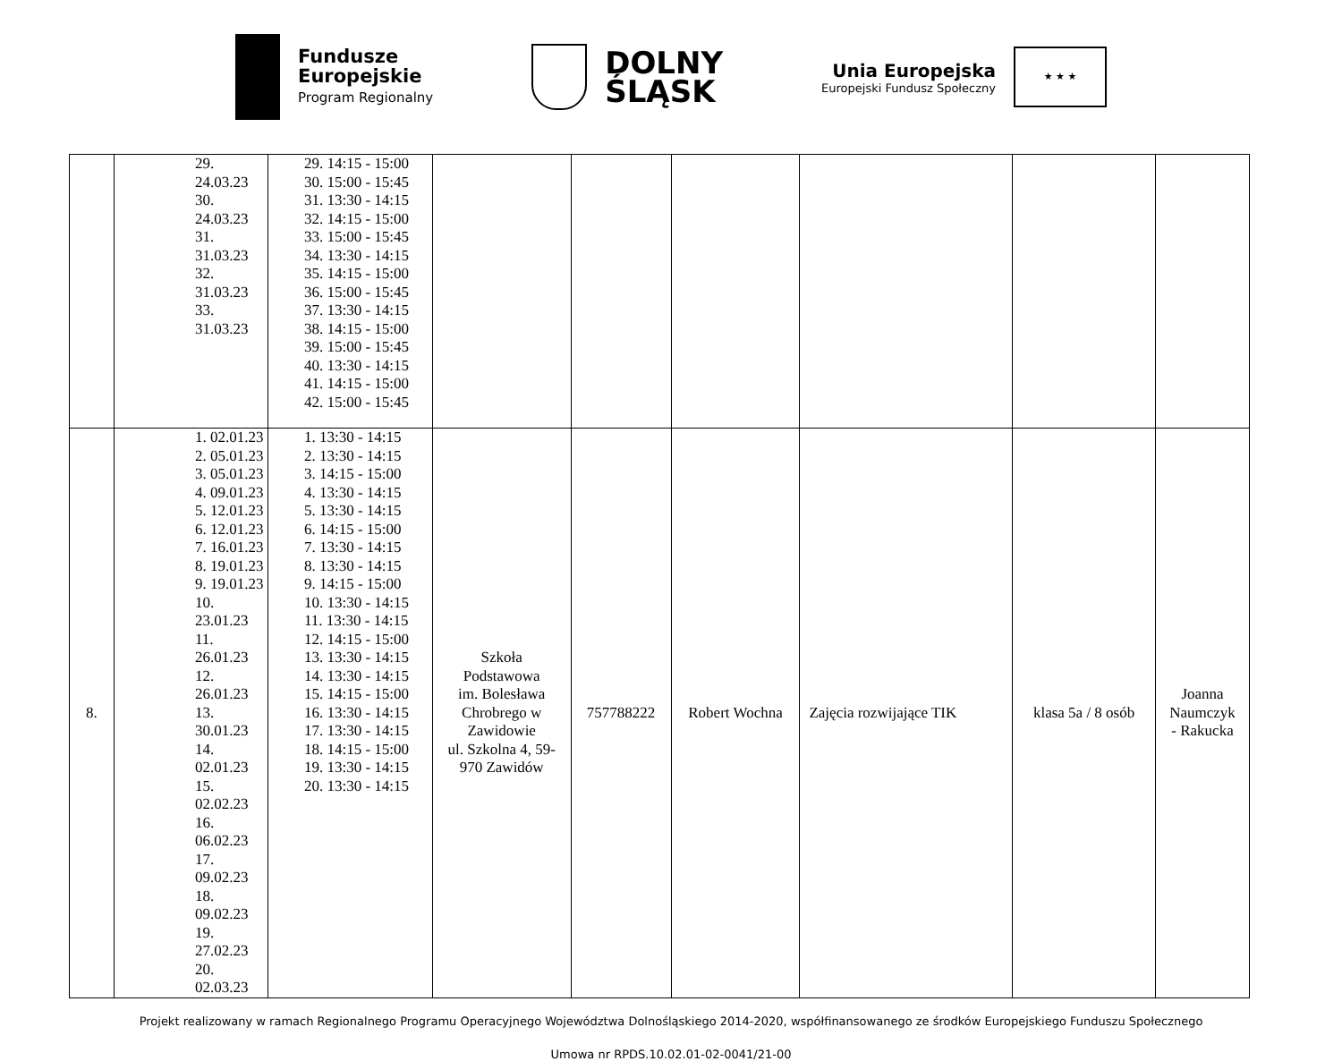Fundusze
Europejskie
Program Regionalny
DOLNY
ŚLĄSK
Unia Europejska Europejski Fundusz Społeczny ★ ★ ★
| | 29. 24.03.23 30. 24.03.23 31. 31.03.23 32. 31.03.23 33. 31.03.23 | 29. 14:15 - 15:00 30. 15:00 - 15:45 31. 13:30 - 14:15 32. 14:15 - 15:00 33. 15:00 - 15:45 34. 13:30 - 14:15 35. 14:15 - 15:00 36. 15:00 - 15:45 37. 13:30 - 14:15 38. 14:15 - 15:00 39. 15:00 - 15:45 40. 13:30 - 14:15 41. 14:15 - 15:00 42. 15:00 - 15:45 | | | | | | |
| 8. | 1. 02.01.23 2. 05.01.23 3. 05.01.23 4. 09.01.23 5. 12.01.23 6. 12.01.23 7. 16.01.23 8. 19.01.23 9. 19.01.23 10. 23.01.23 11. 26.01.23 12. 26.01.23 13. 30.01.23 14. 02.01.23 15. 02.02.23 16. 06.02.23 17. 09.02.23 18. 09.02.23 19. 27.02.23 20. 02.03.23 | 1. 13:30 - 14:15 2. 13:30 - 14:15 3. 14:15 - 15:00 4. 13:30 - 14:15 5. 13:30 - 14:15 6. 14:15 - 15:00 7. 13:30 - 14:15 8. 13:30 - 14:15 9. 14:15 - 15:00 10. 13:30 - 14:15 11. 13:30 - 14:15 12. 14:15 - 15:00 13. 13:30 - 14:15 14. 13:30 - 14:15 15. 14:15 - 15:00 16. 13:30 - 14:15 17. 13:30 - 14:15 18. 14:15 - 15:00 19. 13:30 - 14:15 20. 13:30 - 14:15 | Szkoła Podstawowa im. Bolesława Chrobrego w Zawidowie ul. Szkolna 4, 59- 970 Zawidów | 757788222 | Robert Wochna | Zajęcia rozwijające TIK | klasa 5a / 8 osób | Joanna Naumczyk - Rakucka |
Projekt realizowany w ramach Regionalnego Programu Operacyjnego Województwa Dolnośląskiego 2014-2020, współfinansowanego ze środków Europejskiego Funduszu Społecznego
Umowa nr RPDS.10.02.01-02-0041/21-00